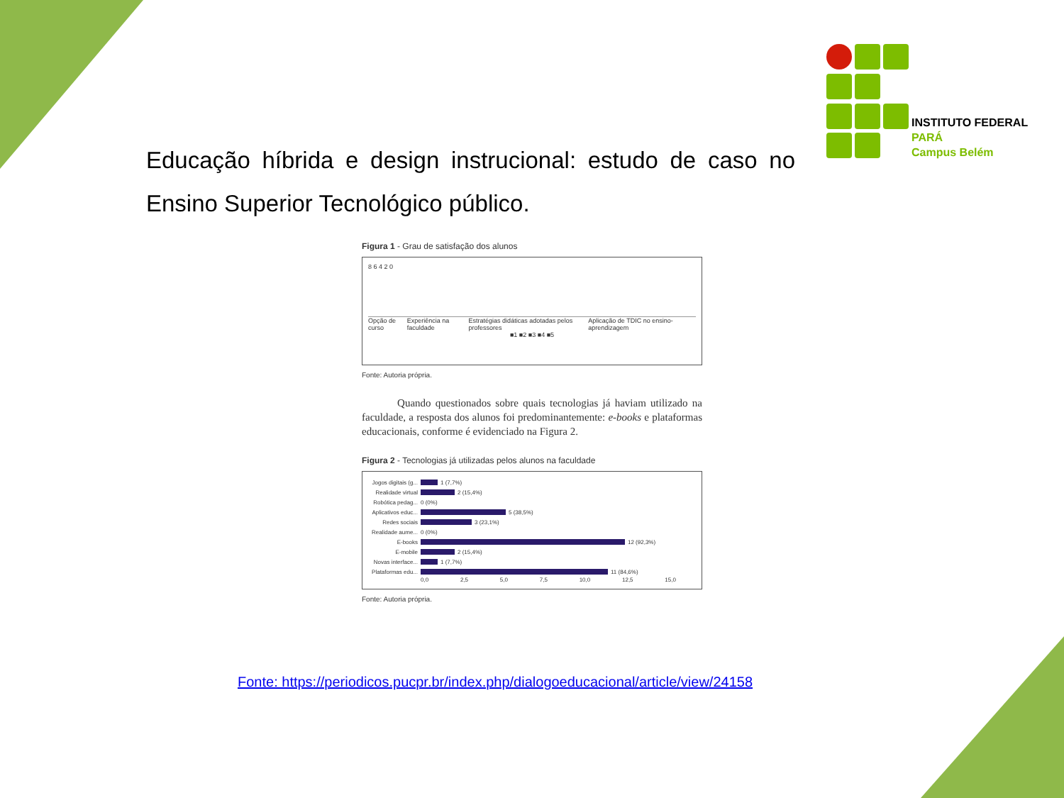INSTITUTO FEDERAL
PARÁ
Campus Belém
Educação híbrida e design instrucional: estudo de caso no Ensino Superior Tecnológico público.
Figura 1 - Grau de satisfação dos alunos
8 6 4 2 0
Opção de curso Experiência na faculdade Estratégias didáticas adotadas pelos professores Aplicação de TDIC no ensino-aprendizagem
■1 ■2 ■3 ■4 ■5
Fonte: Autoria própria.
Quando questionados sobre quais tecnologias já haviam utilizado na faculdade, a resposta dos alunos foi predominantemente: e-books e plataformas educacionais, conforme é evidenciado na Figura 2.
Figura 2 - Tecnologias já utilizadas pelos alunos na faculdade
Jogos digitais (g... 1 (7,7%)
Realidade virtual 2 (15,4%)
Robótica pedag... 0 (0%)
Aplicativos educ... 5 (38,5%)
Redes sociais 3 (23,1%)
Realidade aume... 0 (0%)
E-books 12 (92,3%)
E-mobile 2 (15,4%)
Novas interface... 1 (7,7%)
Plataformas edu... 11 (84,6%)
0,0 2,5 5,0 7,5 10,0 12,5 15,0
Fonte: Autoria própria.
Fonte: https://periodicos.pucpr.br/index.php/dialogoeducacional/article/view/24158